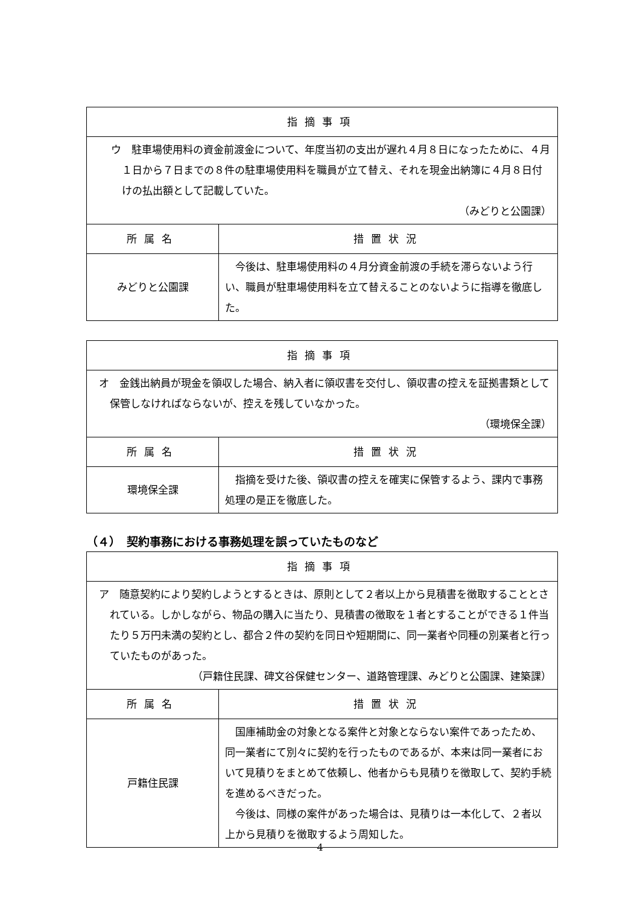| 指摘事項 | |
| --- | --- |
| ウ 駐車場使用料の資金前渡金について、年度当初の支出が遅れ４月８日になったために、４月１日から７日までの８件の駐車場使用料を職員が立て替え、それを現金出納簿に４月８日付けの払出額として記載していた。 （みどりと公園課） | |
| 所属名 | 措置状況 |
| みどりと公園課 | 今後は、駐車場使用料の４月分資金前渡の手続を滞らないよう行い、職員が駐車場使用料を立て替えることのないように指導を徹底した。 |
| 指摘事項 | |
| --- | --- |
| オ 金銭出納員が現金を領収した場合、納入者に領収書を交付し、領収書の控えを証拠書類として保管しなければならないが、控えを残していなかった。 （環境保全課） | |
| 所属名 | 措置状況 |
| 環境保全課 | 指摘を受けた後、領収書の控えを確実に保管するよう、課内で事務処理の是正を徹底した。 |
（４）　契約事務における事務処理を誤っていたものなど
| 指摘事項 | |
| --- | --- |
| ア 随意契約により契約しようとするときは、原則として２者以上から見積書を徴取することとされている。しかしながら、物品の購入に当たり、見積書の徴取を１者とすることができる１件当たり５万円未満の契約とし、都合２件の契約を同日や短期間に、同一業者や同種の別業者と行っていたものがあった。 （戸籍住民課、碑文谷保健センター、道路管理課、みどりと公園課、建築課） | |
| 所属名 | 措置状況 |
| 戸籍住民課 | 国庫補助金の対象となる案件と対象とならない案件であったため、同一業者にて別々に契約を行ったものであるが、本来は同一業者において見積りをまとめて依頼し、他者からも見積りを徴取して、契約手続を進めるべきだった。 今後は、同様の案件があった場合は、見積りは一本化して、２者以上から見積りを徴取するよう周知した。 |
4